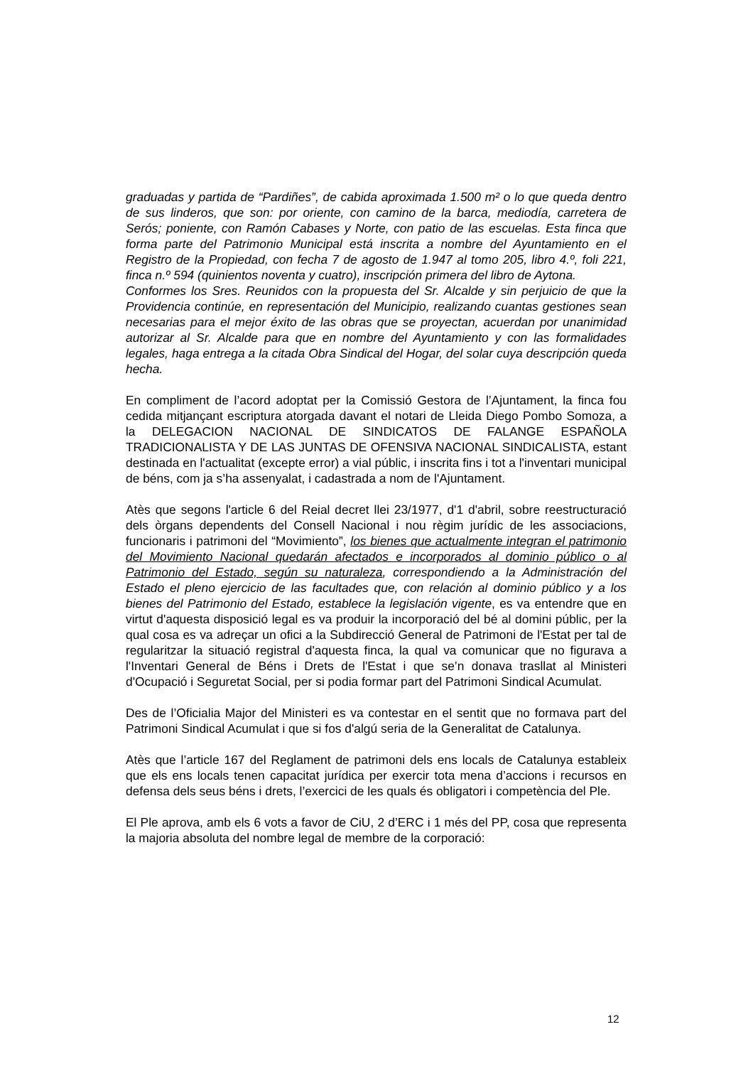graduadas y partida de “Pardiñes”, de cabida aproximada 1.500 m² o lo que queda dentro de sus linderos, que son: por oriente, con camino de la barca, mediodía, carretera de Serós; poniente, con Ramón Cabases y Norte, con patio de las escuelas. Esta finca que forma parte del Patrimonio Municipal está inscrita a nombre del Ayuntamiento en el Registro de la Propiedad, con fecha 7 de agosto de 1.947 al tomo 205, libro 4.º, foli 221, finca n.º 594 (quinientos noventa y cuatro), inscripción primera del libro de Aytona.
Conformes los Sres. Reunidos con la propuesta del Sr. Alcalde y sin perjuicio de que la Providencia continúe, en representación del Municipio, realizando cuantas gestiones sean necesarias para el mejor éxito de las obras que se proyectan, acuerdan por unanimidad autorizar al Sr. Alcalde para que en nombre del Ayuntamiento y con las formalidades legales, haga entrega a la citada Obra Sindical del Hogar, del solar cuya descripción queda hecha.
En compliment de l’acord adoptat per la Comissió Gestora de l’Ajuntament, la finca fou cedida mitjançant escriptura atorgada davant el notari de Lleida Diego Pombo Somoza, a la DELEGACION NACIONAL DE SINDICATOS DE FALANGE ESPAÑOLA TRADICIONALISTA Y DE LAS JUNTAS DE OFENSIVA NACIONAL SINDICALISTA, estant destinada en l'actualitat (excepte error) a vial públic, i inscrita fins i tot a l'inventari municipal de béns, com ja s’ha assenyalat, i cadastrada a nom de l'Ajuntament.
Atès que segons l'article 6 del Reial decret llei 23/1977, d'1 d'abril, sobre reestructuració dels òrgans dependents del Consell Nacional i nou règim jurídic de les associacions, funcionaris i patrimoni del “Movimiento”, los bienes que actualmente integran el patrimonio del Movimiento Nacional quedarán afectados e incorporados al dominio público o al Patrimonio del Estado, según su naturaleza, correspondiendo a la Administración del Estado el pleno ejercicio de las facultades que, con relación al dominio público y a los bienes del Patrimonio del Estado, establece la legislación vigente, es va entendre que en virtut d'aquesta disposició legal es va produir la incorporació del bé al domini públic, per la qual cosa es va adreçar un ofici a la Subdirecció General de Patrimoni de l'Estat per tal de regularitzar la situació registral d'aquesta finca, la qual va comunicar que no figurava a l'Inventari General de Béns i Drets de l'Estat i que se’n donava trasllat al Ministeri d'Ocupació i Seguretat Social, per si podia formar part del Patrimoni Sindical Acumulat.
Des de l’Oficialia Major del Ministeri es va contestar en el sentit que no formava part del Patrimoni Sindical Acumulat i que si fos d'algú seria de la Generalitat de Catalunya.
Atès que l’article 167 del Reglament de patrimoni dels ens locals de Catalunya estableix que els ens locals tenen capacitat jurídica per exercir tota mena d’accions i recursos en defensa dels seus béns i drets, l’exercici de les quals és obligatori i competència del Ple.
El Ple aprova, amb els 6 vots a favor de CiU, 2 d’ERC i 1 més del PP, cosa que representa la majoria absoluta del nombre legal de membre de la corporació:
12